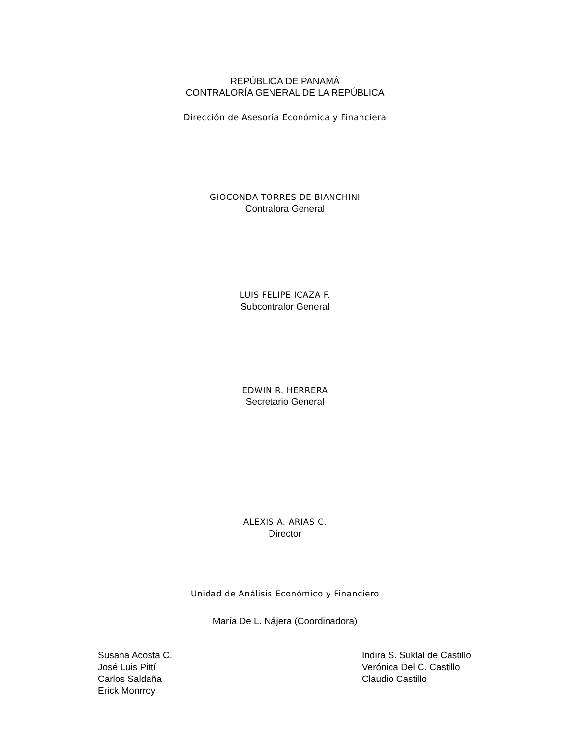REPÚBLICA DE PANAMÁ
CONTRALORÍA GENERAL DE LA REPÚBLICA
Dirección de Asesoría Económica y Financiera
GIOCONDA TORRES DE BIANCHINI
Contralora General
LUIS FELIPE ICAZA F.
Subcontralor General
EDWIN R. HERRERA
Secretario General
ALEXIS A. ARIAS C.
Director
Unidad de Análisis Económico y Financiero
María De L. Nájera (Coordinadora)
Susana Acosta C.
José Luis Pittí
Carlos Saldaña
Erick Monrroy
Indira S. Suklal de Castillo
Verónica Del C. Castillo
Claudio Castillo